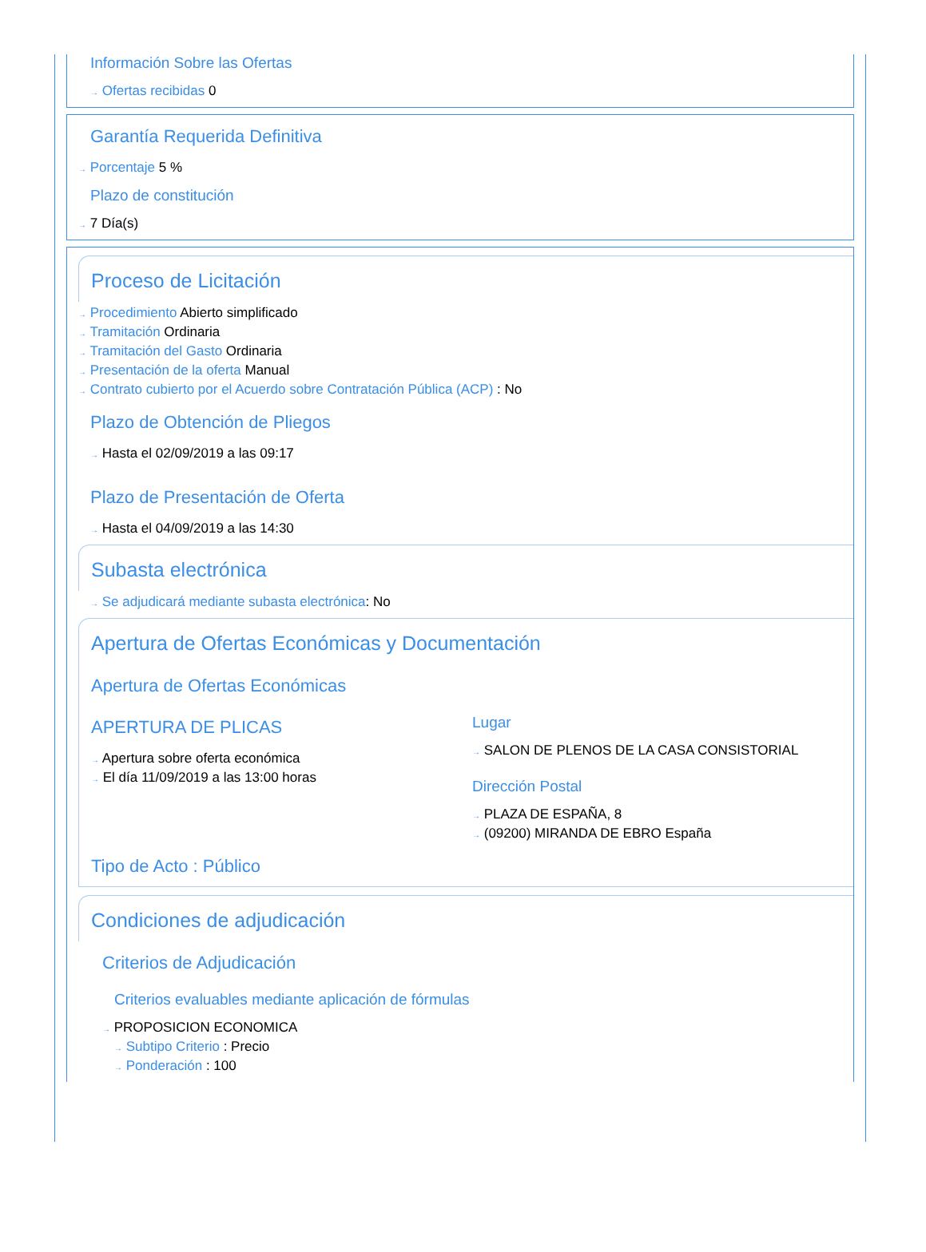Información Sobre las Ofertas
→ Ofertas recibidas 0
Garantía Requerida Definitiva
→ Porcentaje 5 %
Plazo de constitución
→ 7 Día(s)
Proceso de Licitación
→ Procedimiento Abierto simplificado
→ Tramitación Ordinaria
→ Tramitación del Gasto Ordinaria
→ Presentación de la oferta Manual
→ Contrato cubierto por el Acuerdo sobre Contratación Pública (ACP) : No
Plazo de Obtención de Pliegos
→ Hasta el 02/09/2019 a las 09:17
Plazo de Presentación de Oferta
→ Hasta el 04/09/2019 a las 14:30
Subasta electrónica
→ Se adjudicará mediante subasta electrónica: No
Apertura de Ofertas Económicas y Documentación
Apertura de Ofertas Económicas
APERTURA DE PLICAS
→ Apertura sobre oferta económica
→ El día 11/09/2019 a las 13:00 horas
Lugar
→ SALON DE PLENOS DE LA CASA CONSISTORIAL
Dirección Postal
→ PLAZA DE ESPAÑA, 8
→ (09200) MIRANDA DE EBRO España
Tipo de Acto : Público
Condiciones de adjudicación
Criterios de Adjudicación
Criterios evaluables mediante aplicación de fórmulas
→ PROPOSICION ECONOMICA
→ Subtipo Criterio : Precio
→ Ponderación : 100